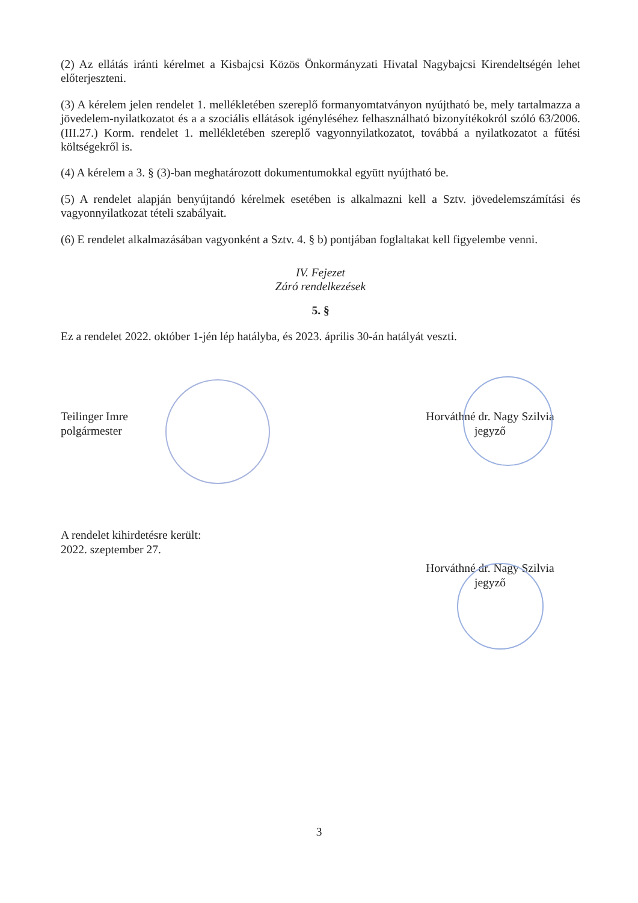(2) Az ellátás iránti kérelmet a Kisbajcsi Közös Önkormányzati Hivatal Nagybajcsi Kirendeltségén lehet előterjeszteni.
(3) A kérelem jelen rendelet 1. mellékletében szereplő formanyomtatványon nyújtható be, mely tartalmazza a jövedelem-nyilatkozatot és a a szociális ellátások igényléséhez felhasználható bizonyítékokról szóló 63/2006. (III.27.) Korm. rendelet 1. mellékletében szereplő vagyonnyilatkozatot, továbbá a nyilatkozatot a fűtési költségekről is.
(4) A kérelem a 3. § (3)-ban meghatározott dokumentumokkal együtt nyújtható be.
(5) A rendelet alapján benyújtandó kérelmek esetében is alkalmazni kell a Sztv. jövedelemszámítási és vagyonnyilatkozat tételi szabályait.
(6) E rendelet alkalmazásában vagyonként a Sztv. 4. § b) pontjában foglaltakat kell figyelembe venni.
IV. Fejezet
Záró rendelkezések
5. §
Ez a rendelet 2022. október 1-jén lép hatályba, és 2023. április 30-án hatályát veszti.
Teilinger Imre
polgármester
Horváthné dr. Nagy Szilvia
jegyző
A rendelet kihirdetésre került:
2022. szeptember 27.
Horváthné dr. Nagy Szilvia
jegyző
3